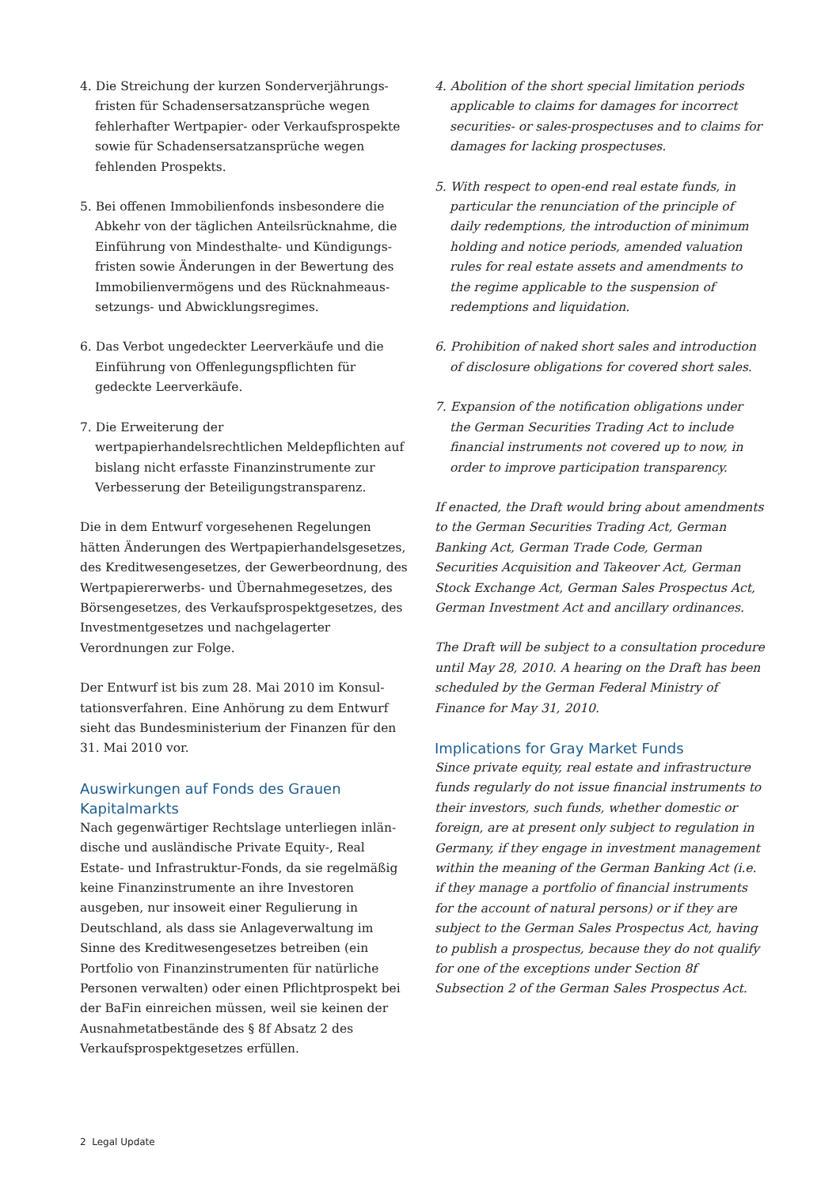4. Die Streichung der kurzen Sonderverjährungs­fristen für Schadensersatzansprüche wegen fehler­hafter Wertpapier- oder Verkaufsprospekte sowie für Schadensersatzansprüche wegen fehlenden Prospekts.
5. Bei offenen Immobilienfonds insbesondere die Abkehr von der täglichen Anteilsrücknahme, die Einführung von Mindesthalte- und Kündigungs­fristen sowie Änderungen in der Bewertung des Immobilienvermögens und des Rücknahmeaus­setzungs- und Abwicklungsregimes.
6. Das Verbot ungedeckter Leerverkäufe und die Einführung von Offenlegungspflichten für gedeckte Leerverkäufe.
7. Die Erweiterung der wertpapierhandelsrechtlichen Meldepflichten auf bislang nicht erfasste Finanz­instrumente zur Verbesserung der Beteiligungs­transparenz.
Die in dem Entwurf vorgesehenen Regelungen hätten Änderungen des Wertpapierhandelsgesetzes, des Kreditwesengesetzes, der Gewerbeordnung, des Wertpapiererwerbs- und Übernahmegesetzes, des Börsengesetzes, des Verkaufsprospektgesetzes, des Investmentgesetzes und nachgelagerter Verordnungen zur Folge.
Der Entwurf ist bis zum 28. Mai 2010 im Konsul­tationsverfahren. Eine Anhörung zu dem Entwurf sieht das Bundesministerium der Finanzen für den 31. Mai 2010 vor.
Auswirkungen auf Fonds des Grauen Kapitalmarkts
Nach gegenwärtiger Rechtslage unterliegen inlän­dische und ausländische Private Equity-, Real Estate- und Infrastruktur-Fonds, da sie regelmäßig keine Finanzinstrumente an ihre Investoren ausgeben, nur insoweit einer Regulierung in Deutschland, als dass sie Anlageverwaltung im Sinne des Kredit­wesengesetzes betreiben (ein Portfolio von Finanz­instrumenten für natürliche Personen verwalten) oder einen Pflichtprospekt bei der BaFin einreichen müssen, weil sie keinen der Ausnahmetatbestände des § 8f Absatz 2 des Verkaufsprospektgesetzes erfüllen.
4. Abolition of the short special limitation periods applicable to claims for damages for incorrect securities- or sales-prospectuses and to claims for damages for lacking prospectuses.
5. With respect to open-end real estate funds, in particular the renunciation of the principle of daily redemptions, the introduction of minimum holding and notice periods, amended valuation rules for real estate assets and amendments to the regime applicable to the suspension of redemptions and liquidation.
6. Prohibition of naked short sales and introduction of disclosure obligations for covered short sales.
7. Expansion of the notification obligations under the German Securities Trading Act to include financial instruments not covered up to now, in order to improve participation transparency.
If enacted, the Draft would bring about amendments to the German Securities Trading Act, German Banking Act, German Trade Code, German Securities Acquisition and Takeover Act, German Stock Exchange Act, German Sales Prospectus Act, German Investment Act and ancillary ordinances.
The Draft will be subject to a consultation procedure until May 28, 2010. A hearing on the Draft has been scheduled by the German Federal Ministry of Finance for May 31, 2010.
Implications for Gray Market Funds
Since private equity, real estate and infrastructure funds regularly do not issue financial instruments to their investors, such funds, whether domestic or foreign, are at present only subject to regulation in Germany, if they engage in investment management within the meaning of the German Banking Act (i.e. if they manage a portfolio of financial instruments for the account of natural persons) or if they are subject to the German Sales Prospectus Act, having to publish a prospectus, because they do not qualify for one of the exceptions under Section 8f Subsection 2 of the German Sales Prospectus Act.
2 Legal Update